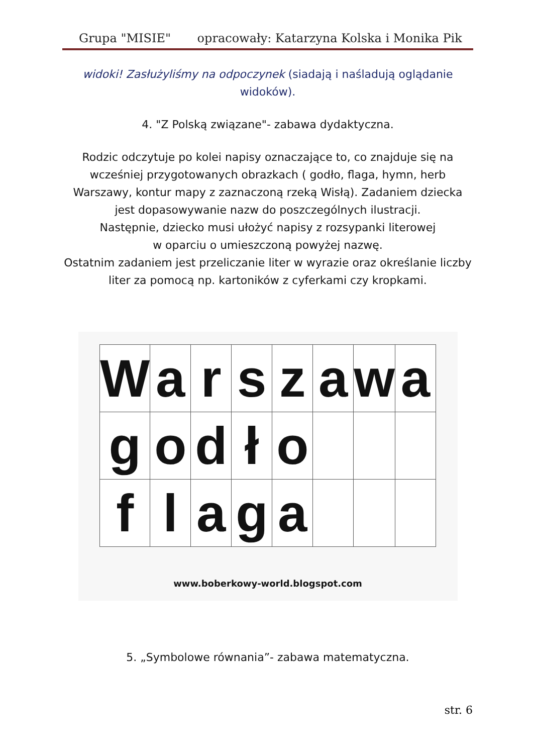Grupa "MISIE" opracowały: Katarzyna Kolska i Monika Pik
widoki! Zasłużyliśmy na odpoczynek (siadają i naśladują oglądanie widoków).
4. "Z Polską związane"- zabawa dydaktyczna.
Rodzic odczytuje po kolei napisy oznaczające to, co znajduje się na wcześniej przygotowanych obrazkach ( godło, flaga, hymn, herb Warszawy, kontur mapy z zaznaczoną rzeką Wisłą). Zadaniem dziecka jest dopasowywanie nazw do poszczególnych ilustracji.
Następnie, dziecko musi ułożyć napisy z rozsypanki literowej
w oparciu o umieszczoną powyżej nazwę.
Ostatnim zadaniem jest przeliczanie liter w wyrazie oraz określanie liczby liter za pomocą np. kartoników z cyferkami czy kropkami.
| W | a | r | s | z | a | w | a |
| g | o | d | ł | o | | | |
| f | l | a | g | a | | | |
www.boberkowy-world.blogspot.com
5. „Symbolowe równania”- zabawa matematyczna.
str. 6